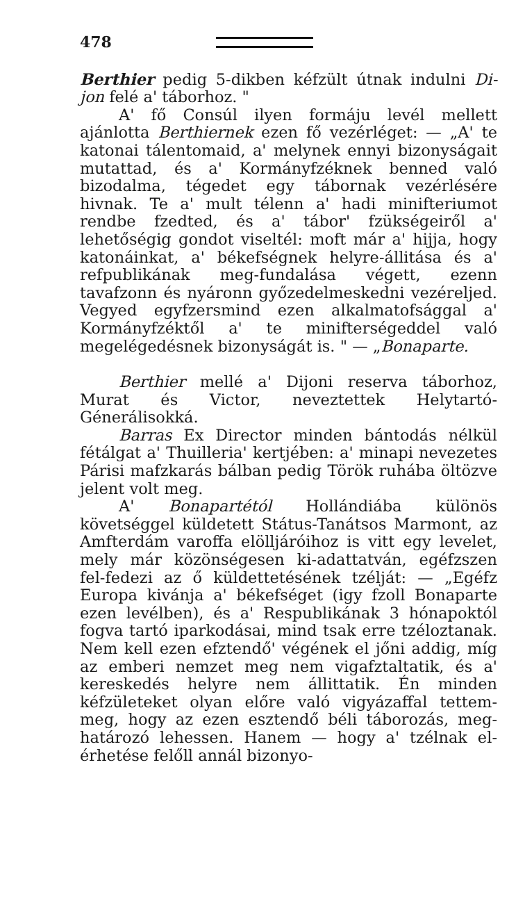478
Berthier pedig 5-dikben kéfzült útnak indulni Di-jon felé a' táborhoz. "
A' fő Consúl ilyen formáju levél mellett ajánlotta Berthiernek ezen fő vezérléget: — „A' te katonai tálentomaid, a' melynek ennyi bizonyságait mutattad, és a' Kormányfzéknek benned való bizodalma, tégedet egy tábornak vezérlésére hivnak. Te a' mult télenn a' hadi minifteriumot rendbe fzedted, és a' tábor' fzükségeiről a' lehetőségig gondot viseltél: moft már a' hijja, hogy katonáinkat, a' békefségnek helyre-állitása és a' refpublikának meg-fundalása végett, ezenn tavafzonn és nyáronn győzedelmeskedni vezéreljed. Vegyed egyfzersmind ezen alkalmatofsággal a' Kormányfzéktől a' te minifterségeddel való megelégedésnek bizonyságát is. " — „Bonaparte.
Berthier mellé a' Dijoni reserva táborhoz, Murat és Victor, neveztettek Helytartó-Génerálisokká.
Barras Ex Director minden bántodás nélkül fétálgat a' Thuilleria' kertjében: a' minapi nevezetes Párisi mafzkarás bálban pedig Török ruhába öltözve jelent volt meg.
A' Bonapartétól Hollándiába különös követséggel küldetett Státus-Tanátsos Marmont, az Amfterdám varoffa elölljáróihoz is vitt egy levelet, mely már közönségesen ki-adattatván, egéfzszen fel-fedezi az ő küldettetésének tzélját: — „Egéfz Europa kivánja a' békefséget (igy fzoll Bonaparte ezen levélben), és a' Respublikának 3 hónapoktól fogva tartó iparkodásai, mind tsak erre tzéloztanak. Nem kell ezen efztendő' végének el jőni addig, míg az emberi nemzet meg nem vigafztaltatik, és a' kereskedés helyre nem állittatik. Én minden kéfzületeket olyan előre való vigyázaffal tettem-meg, hogy az ezen esztendő béli táborozás, meg-határozó lehessen. Hanem — hogy a' tzélnak el-érhetése felőll annál bizonyo-